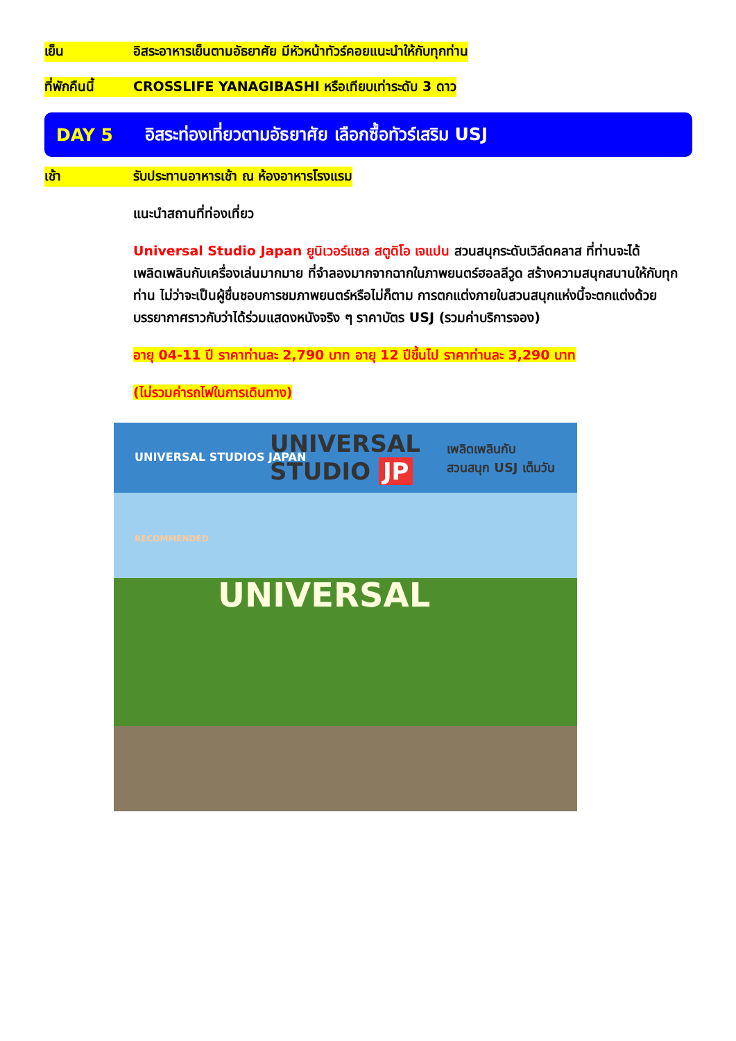เย็น อิสระอาหารเย็นตามอัธยาศัย มีหัวหน้าทัวร์คอยแนะนำให้กับทุกท่าน
ที่พักคืนนี้ CROSSLIFE YANAGIBASHI หรือเทียบเท่าระดับ 3 ดาว
DAY 5 อิสระท่องเที่ยวตามอัธยาศัย เลือกซื้อทัวร์เสริม USJ
เช้า รับประทานอาหารเช้า ณ ห้องอาหารโรงแรม
แนะนำสถานที่ท่องเที่ยว
Universal Studio Japan ยูนิเวอร์แซล สตูดิโอ เจแปน สวนสนุกระดับเวิล์ดคลาส ที่ท่านจะได้เพลิดเพลินกับเครื่องเล่นมากมาย ที่จำลองมากจากฉากในภาพยนตร์ฮอลลีวูด สร้างความสนุกสนานให้กับทุกท่าน ไม่ว่าจะเป็นผู้ชื่นชอบการชมภาพยนตร์หรือไม่ก็ตาม การตกแต่งภายในสวนสนุกแห่งนี้จะตกแต่งด้วยบรรยากาศราวกับว่าได้ร่วมแสดงหนังจริง ๆ ราคาบัตร USJ (รวมค่าบริการจอง)
อายุ 04-11 ปี ราคาท่านละ 2,790 บาท อายุ 12 ปีขึ้นไป ราคาท่านละ 3,290 บาท
(ไม่รวมค่ารถไฟในการเดินทาง)
UNIVERSAL STUDIOS JAPAN
UNIVERSAL
STUDIO JP
เพลิดเพลินกับ
สวนสนุก USJ เต็มวัน
RECOMMENDED
UNIVERSAL